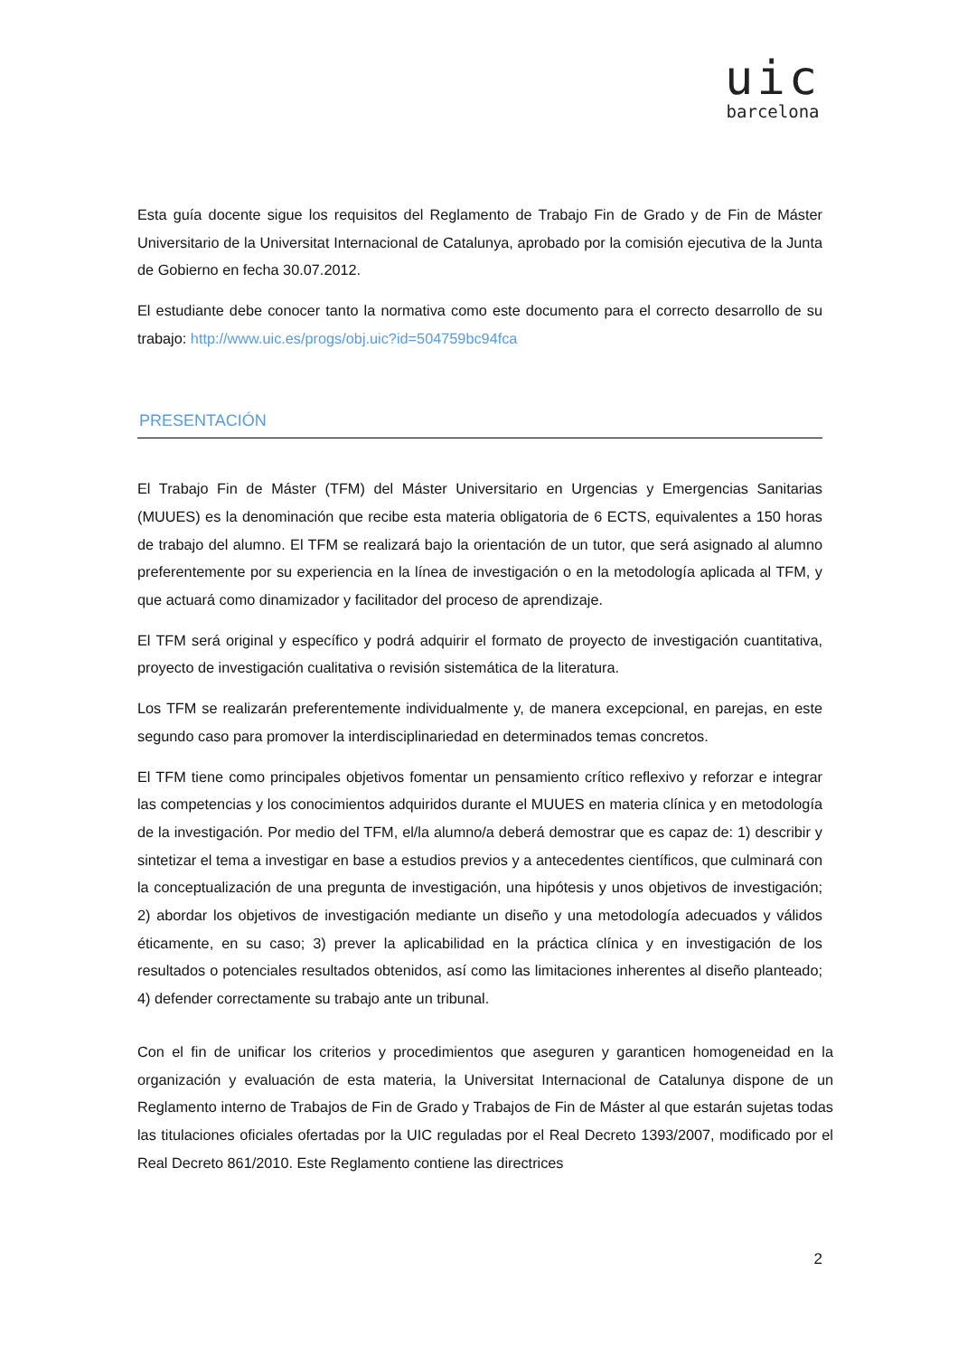uic
barcelona
Esta guía docente sigue los requisitos del Reglamento de Trabajo Fin de Grado y de Fin de Máster Universitario de la Universitat Internacional de Catalunya, aprobado por la comisión ejecutiva de la Junta de Gobierno en fecha 30.07.2012.
El estudiante debe conocer tanto la normativa como este documento para el correcto desarrollo de su trabajo: http://www.uic.es/progs/obj.uic?id=504759bc94fca
PRESENTACIÓN
El Trabajo Fin de Máster (TFM) del Máster Universitario en Urgencias y Emergencias Sanitarias (MUUES) es la denominación que recibe esta materia obligatoria de 6 ECTS, equivalentes a 150 horas de trabajo del alumno. El TFM se realizará bajo la orientación de un tutor, que será asignado al alumno preferentemente por su experiencia en la línea de investigación o en la metodología aplicada al TFM, y que actuará como dinamizador y facilitador del proceso de aprendizaje.
El TFM será original y específico y podrá adquirir el formato de proyecto de investigación cuantitativa, proyecto de investigación cualitativa o revisión sistemática de la literatura.
Los TFM se realizarán preferentemente individualmente y, de manera excepcional, en parejas, en este segundo caso para promover la interdisciplinariedad en determinados temas concretos.
El TFM tiene como principales objetivos fomentar un pensamiento crítico reflexivo y reforzar e integrar las competencias y los conocimientos adquiridos durante el MUUES en materia clínica y en metodología de la investigación. Por medio del TFM, el/la alumno/a deberá demostrar que es capaz de: 1) describir y sintetizar el tema a investigar en base a estudios previos y a antecedentes científicos, que culminará con la conceptualización de una pregunta de investigación, una hipótesis y unos objetivos de investigación; 2) abordar los objetivos de investigación mediante un diseño y una metodología adecuados y válidos éticamente, en su caso; 3) prever la aplicabilidad en la práctica clínica y en investigación de los resultados o potenciales resultados obtenidos, así como las limitaciones inherentes al diseño planteado; 4) defender correctamente su trabajo ante un tribunal.
Con el fin de unificar los criterios y procedimientos que aseguren y garanticen homogeneidad en la organización y evaluación de esta materia, la Universitat Internacional de Catalunya dispone de un Reglamento interno de Trabajos de Fin de Grado y Trabajos de Fin de Máster al que estarán sujetas todas las titulaciones oficiales ofertadas por la UIC reguladas por el Real Decreto 1393/2007, modificado por el Real Decreto 861/2010. Este Reglamento contiene las directrices
2